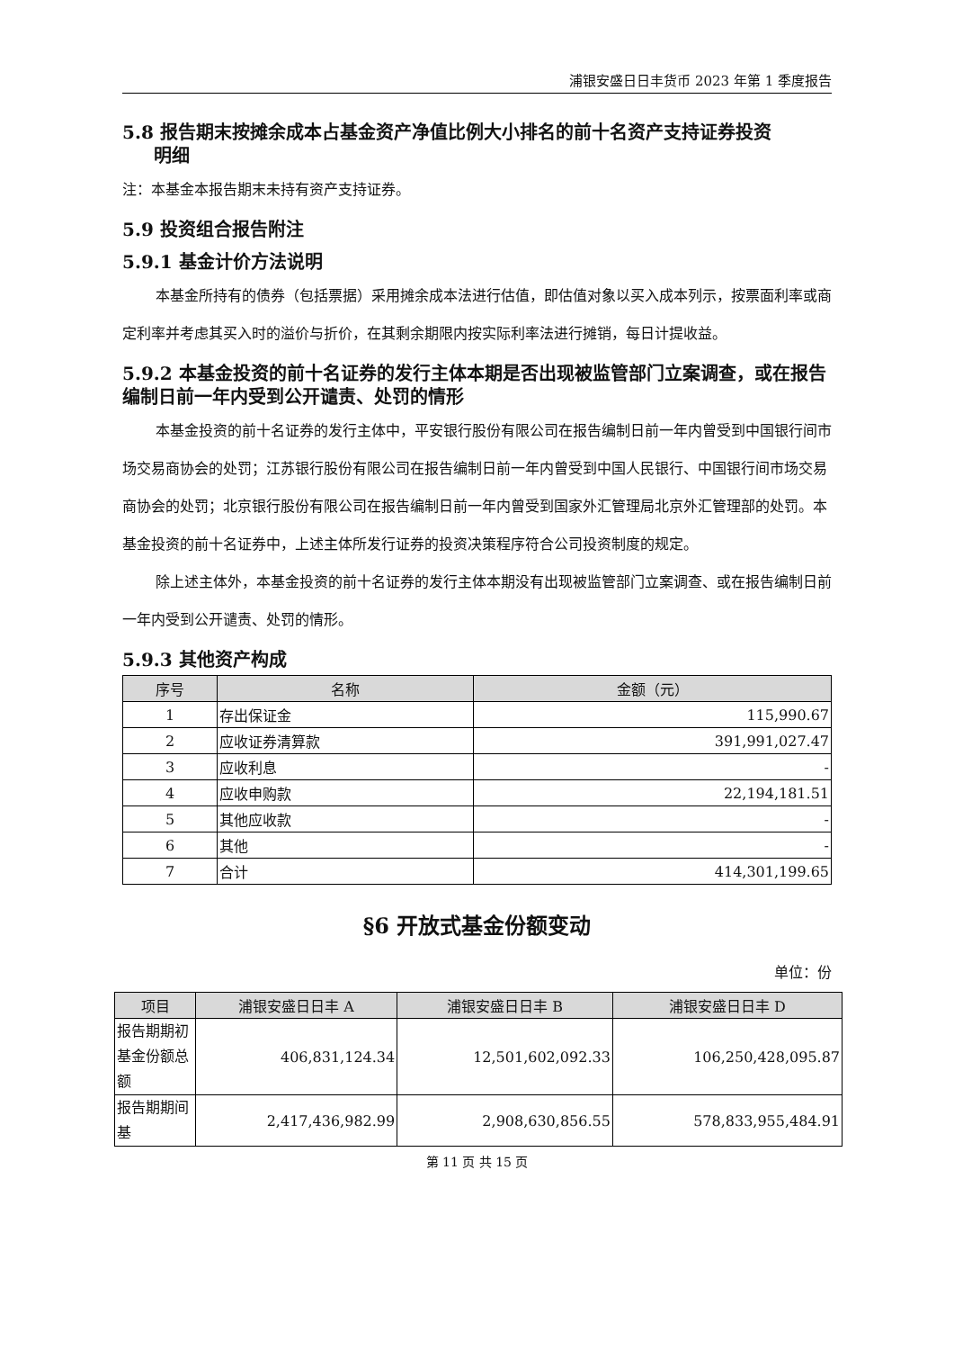浦银安盛日日丰货币 2023 年第 1 季度报告
5.8 报告期末按摊余成本占基金资产净值比例大小排名的前十名资产支持证券投资
明细
注：本基金本报告期末未持有资产支持证券。
5.9 投资组合报告附注
5.9.1 基金计价方法说明
本基金所持有的债券（包括票据）采用摊余成本法进行估值，即估值对象以买入成本列示，按票面利率或商定利率并考虑其买入时的溢价与折价，在其剩余期限内按实际利率法进行摊销，每日计提收益。
5.9.2 本基金投资的前十名证券的发行主体本期是否出现被监管部门立案调查，或在报告编制日前一年内受到公开谴责、处罚的情形
本基金投资的前十名证券的发行主体中，平安银行股份有限公司在报告编制日前一年内曾受到中国银行间市场交易商协会的处罚；江苏银行股份有限公司在报告编制日前一年内曾受到中国人民银行、中国银行间市场交易商协会的处罚；北京银行股份有限公司在报告编制日前一年内曾受到国家外汇管理局北京外汇管理部的处罚。本基金投资的前十名证券中，上述主体所发行证券的投资决策程序符合公司投资制度的规定。
除上述主体外，本基金投资的前十名证券的发行主体本期没有出现被监管部门立案调查、或在报告编制日前一年内受到公开谴责、处罚的情形。
5.9.3 其他资产构成
| 序号 | 名称 | 金额（元） |
| --- | --- | --- |
| 1 | 存出保证金 | 115,990.67 |
| 2 | 应收证券清算款 | 391,991,027.47 |
| 3 | 应收利息 | - |
| 4 | 应收申购款 | 22,194,181.51 |
| 5 | 其他应收款 | - |
| 6 | 其他 | - |
| 7 | 合计 | 414,301,199.65 |
§6 开放式基金份额变动
单位：份
| 项目 | 浦银安盛日日丰 A | 浦银安盛日日丰 B | 浦银安盛日日丰 D |
| --- | --- | --- | --- |
| 报告期期初基金份额总额 | 406,831,124.34 | 12,501,602,092.33 | 106,250,428,095.87 |
| 报告期期间基 | 2,417,436,982.99 | 2,908,630,856.55 | 578,833,955,484.91 |
第 11 页 共 15 页